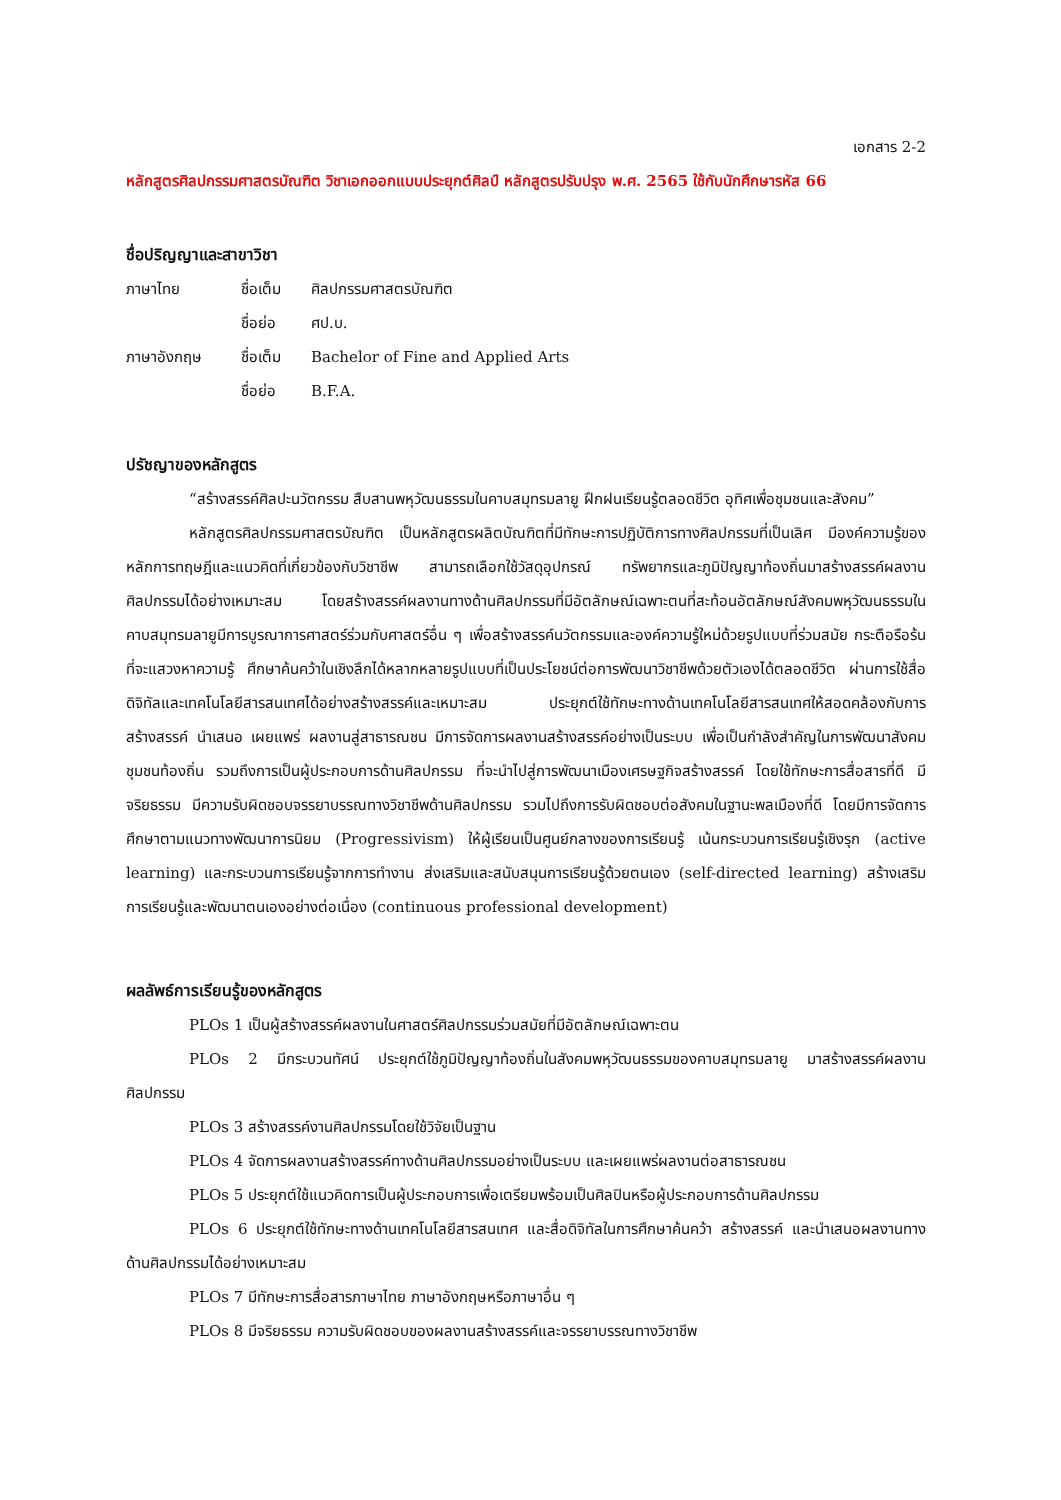เอกสาร 2-2
หลักสูตรศิลปกรรมศาสตรบัณฑิต วิชาเอกออกแบบประยุกต์ศิลป์ หลักสูตรปรับปรุง พ.ศ. 2565 ใช้กับนักศึกษารหัส 66
ชื่อปริญญาและสาขาวิชา
| ภาษาไทย | ชื่อเต็ม | ศิลปกรรมศาสตรบัณฑิต |
| | ชื่อย่อ | ศป.บ. |
| ภาษาอังกฤษ | ชื่อเต็ม | Bachelor of Fine and Applied Arts |
| | ชื่อย่อ | B.F.A. |
ปรัชญาของหลักสูตร
“สร้างสรรค์ศิลปะนวัตกรรม สืบสานพหุวัฒนธรรมในคาบสมุทรมลายู ฝึกฝนเรียนรู้ตลอดชีวิต อุทิศเพื่อชุมชนและสังคม”
หลักสูตรศิลปกรรมศาสตรบัณฑิต เป็นหลักสูตรผลิตบัณฑิตที่มีทักษะการปฏิบัติการทางศิลปกรรมที่เป็นเลิศ มีองค์ความรู้ของหลักการทฤษฎีและแนวคิดที่เกี่ยวข้องกับวิชาชีพ สามารถเลือกใช้วัสดุอุปกรณ์ ทรัพยากรและภูมิปัญญาท้องถิ่นมาสร้างสรรค์ผลงานศิลปกรรมได้อย่างเหมาะสม โดยสร้างสรรค์ผลงานทางด้านศิลปกรรมที่มีอัตลักษณ์เฉพาะตนที่สะท้อนอัตลักษณ์สังคมพหุวัฒนธรรมในคาบสมุทรมลายูมีการบูรณาการศาสตร์ร่วมกับศาสตร์อื่น ๆ เพื่อสร้างสรรค์นวัตกรรมและองค์ความรู้ใหม่ด้วยรูปแบบที่ร่วมสมัย กระตือรือร้นที่จะแสวงหาความรู้ ศึกษาค้นคว้าในเชิงลึกได้หลากหลายรูปแบบที่เป็นประโยชน์ต่อการพัฒนาวิชาชีพด้วยตัวเองได้ตลอดชีวิต ผ่านการใช้สื่อดิจิทัลและเทคโนโลยีสารสนเทศได้อย่างสร้างสรรค์และเหมาะสม ประยุกต์ใช้ทักษะทางด้านเทคโนโลยีสารสนเทศให้สอดคล้องกับการสร้างสรรค์ นำเสนอ เผยแพร่ ผลงานสู่สาธารณชน มีการจัดการผลงานสร้างสรรค์อย่างเป็นระบบ เพื่อเป็นกำลังสำคัญในการพัฒนาสังคม ชุมชนท้องถิ่น รวมถึงการเป็นผู้ประกอบการด้านศิลปกรรม ที่จะนำไปสู่การพัฒนาเมืองเศรษฐกิจสร้างสรรค์ โดยใช้ทักษะการสื่อสารที่ดี มีจริยธรรม มีความรับผิดชอบจรรยาบรรณทางวิชาชีพด้านศิลปกรรม รวมไปถึงการรับผิดชอบต่อสังคมในฐานะพลเมืองที่ดี โดยมีการจัดการศึกษาตามแนวทางพัฒนาการนิยม (Progressivism) ให้ผู้เรียนเป็นศูนย์กลางของการเรียนรู้ เน้นกระบวนการเรียนรู้เชิงรุก (active learning) และกระบวนการเรียนรู้จากการทำงาน ส่งเสริมและสนับสนุนการเรียนรู้ด้วยตนเอง (self-directed learning) สร้างเสริมการเรียนรู้และพัฒนาตนเองอย่างต่อเนื่อง (continuous professional development)
ผลลัพธ์การเรียนรู้ของหลักสูตร
PLOs 1 เป็นผู้สร้างสรรค์ผลงานในศาสตร์ศิลปกรรมร่วมสมัยที่มีอัตลักษณ์เฉพาะตน
PLOs 2 มีกระบวนทัศน์ ประยุกต์ใช้ภูมิปัญญาท้องถิ่นในสังคมพหุวัฒนธรรมของคาบสมุทรมลายู มาสร้างสรรค์ผลงานศิลปกรรม
PLOs 3 สร้างสรรค์งานศิลปกรรมโดยใช้วิจัยเป็นฐาน
PLOs 4 จัดการผลงานสร้างสรรค์ทางด้านศิลปกรรมอย่างเป็นระบบ และเผยแพร่ผลงานต่อสาธารณชน
PLOs 5 ประยุกต์ใช้แนวคิดการเป็นผู้ประกอบการเพื่อเตรียมพร้อมเป็นศิลปินหรือผู้ประกอบการด้านศิลปกรรม
PLOs 6 ประยุกต์ใช้ทักษะทางด้านเทคโนโลยีสารสนเทศ และสื่อดิจิทัลในการศึกษาค้นคว้า สร้างสรรค์ และนำเสนอผลงานทางด้านศิลปกรรมได้อย่างเหมาะสม
PLOs 7 มีทักษะการสื่อสารภาษาไทย ภาษาอังกฤษหรือภาษาอื่น ๆ
PLOs 8 มีจริยธรรม ความรับผิดชอบของผลงานสร้างสรรค์และจรรยาบรรณทางวิชาชีพ